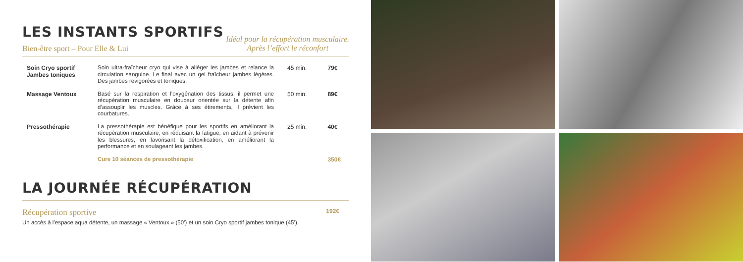LES INSTANTS SPORTIFS
Bien-être sport – Pour Elle & Lui
Idéal pour la récupération musculaire.
Après l’effort le réconfort
| Soin Cryo sportif Jambes toniques | Soin ultra-fraîcheur cryo qui vise à alléger les jambes et relance la circulation sanguine. Le final avec un gel fraîcheur jambes légères. Des jambes revigorées et toniques. | 45 min. | 79€ |
| Massage Ventoux | Basé sur la respiration et l’oxygénation des tissus, il permet une récupération musculaire en douceur orientée sur la détente afin d’assouplir les muscles. Grâce à ses étirements, il prévient les courbatures. | 50 min. | 89€ |
| Pressothérapie | La pressothérapie est bénéfique pour les sportifs en améliorant la récupération musculaire, en réduisant la fatigue, en aidant à prévenir les blessures, en favorisant la détoxification, en améliorant la performance et en soulageant les jambes. | 25 min. | 40€ |
| | Cure 10 séances de pressothérapie | | 350€ |
LA JOURNÉE RÉCUPÉRATION
Récupération sportive 192€
Un accès à l’espace aqua détente, un massage « Ventoux » (50’) et un soin Cryo sportif jambes tonique (45’).